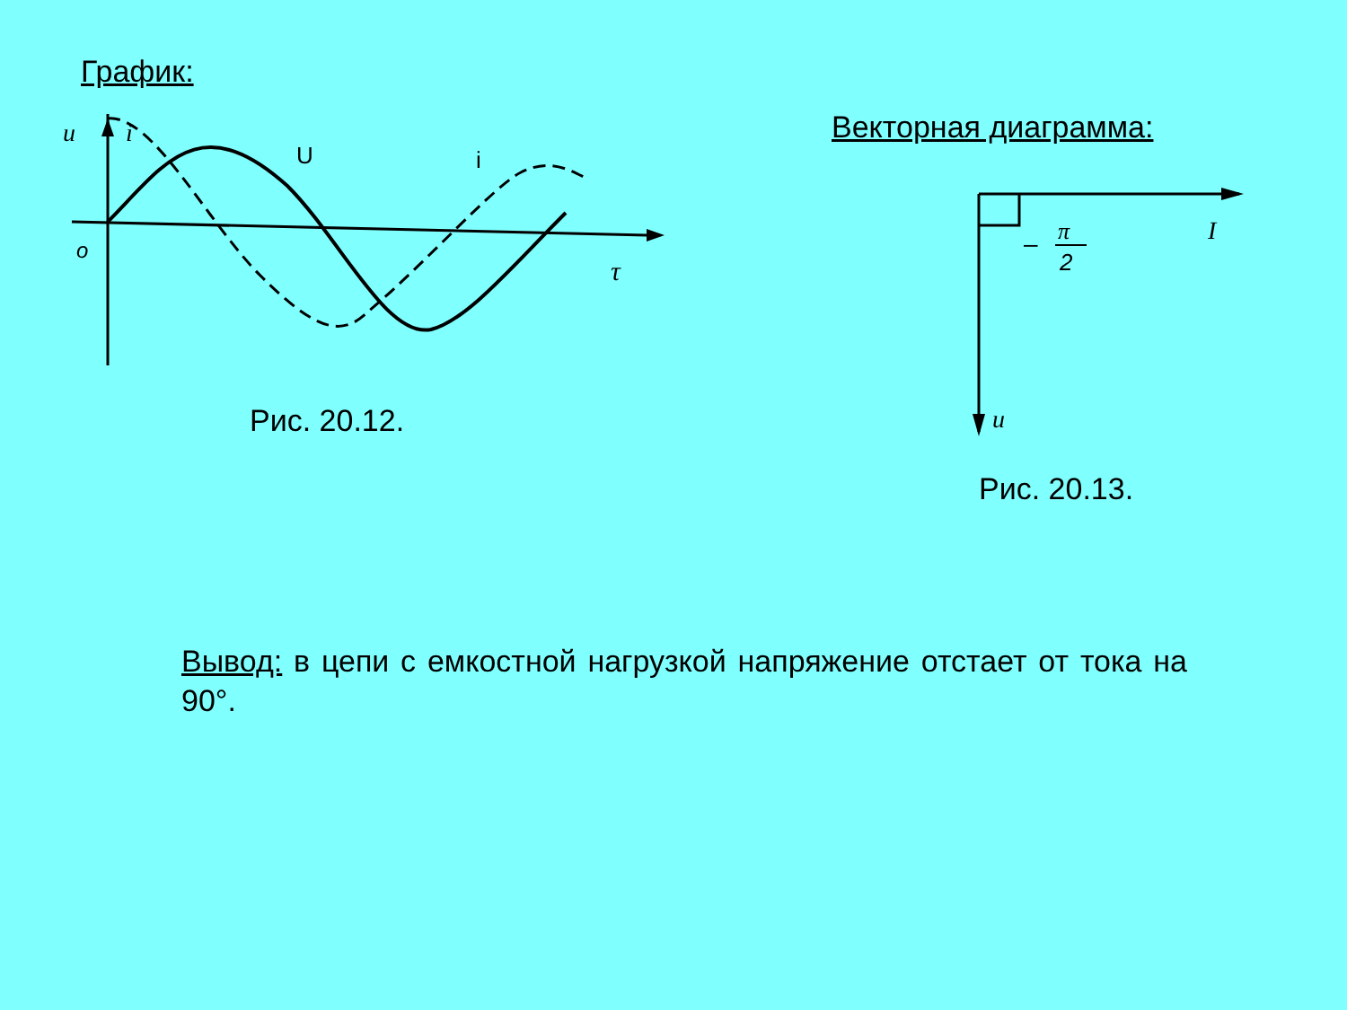График:
u
i
U
i
o
τ
Рис. 20.12.
Векторная диаграмма:
I
–
π
2
u
Рис. 20.13.
Вывод: в цепи с емкостной нагрузкой напряжение отстает от тока на 90°.